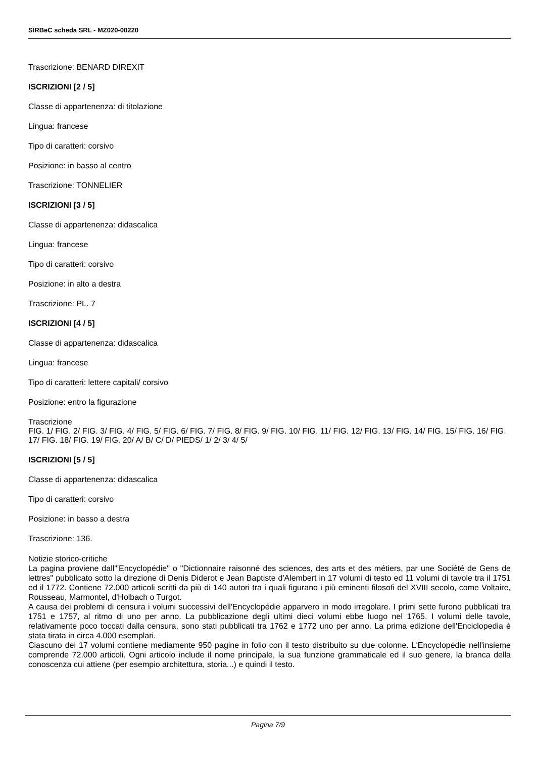SIRBeC scheda SRL - MZ020-00220
Trascrizione: BENARD DIREXIT
ISCRIZIONI [2 / 5]
Classe di appartenenza: di titolazione
Lingua: francese
Tipo di caratteri: corsivo
Posizione: in basso al centro
Trascrizione: TONNELIER
ISCRIZIONI [3 / 5]
Classe di appartenenza: didascalica
Lingua: francese
Tipo di caratteri: corsivo
Posizione: in alto a destra
Trascrizione: PL. 7
ISCRIZIONI [4 / 5]
Classe di appartenenza: didascalica
Lingua: francese
Tipo di caratteri: lettere capitali/ corsivo
Posizione: entro la figurazione
Trascrizione
FIG. 1/ FIG. 2/ FIG. 3/ FIG. 4/ FIG. 5/ FIG. 6/ FIG. 7/ FIG. 8/ FIG. 9/ FIG. 10/ FIG. 11/ FIG. 12/ FIG. 13/ FIG. 14/ FIG. 15/ FIG. 16/ FIG. 17/ FIG. 18/ FIG. 19/ FIG. 20/ A/ B/ C/ D/ PIEDS/ 1/ 2/ 3/ 4/ 5/
ISCRIZIONI [5 / 5]
Classe di appartenenza: didascalica
Tipo di caratteri: corsivo
Posizione: in basso a destra
Trascrizione: 136.
Notizie storico-critiche
La pagina proviene dall'"Encyclopédie" o "Dictionnaire raisonné des sciences, des arts et des métiers, par une Société de Gens de lettres" pubblicato sotto la direzione di Denis Diderot e Jean Baptiste d'Alembert in 17 volumi di testo ed 11 volumi di tavole tra il 1751 ed il 1772. Contiene 72.000 articoli scritti da più di 140 autori tra i quali figurano i più eminenti filosofi del XVIII secolo, come Voltaire, Rousseau, Marmontel, d'Holbach o Turgot.
A causa dei problemi di censura i volumi successivi dell'Encyclopédie apparvero in modo irregolare. I primi sette furono pubblicati tra 1751 e 1757, al ritmo di uno per anno. La pubblicazione degli ultimi dieci volumi ebbe luogo nel 1765. I volumi delle tavole, relativamente poco toccati dalla censura, sono stati pubblicati tra 1762 e 1772 uno per anno. La prima edizione dell'Enciclopedia è stata tirata in circa 4.000 esemplari.
Ciascuno dei 17 volumi contiene mediamente 950 pagine in folio con il testo distribuito su due colonne. L'Encyclopédie nell'insieme comprende 72.000 articoli. Ogni articolo include il nome principale, la sua funzione grammaticale ed il suo genere, la branca della conoscenza cui attiene (per esempio architettura, storia...) e quindi il testo.
Pagina 7/9